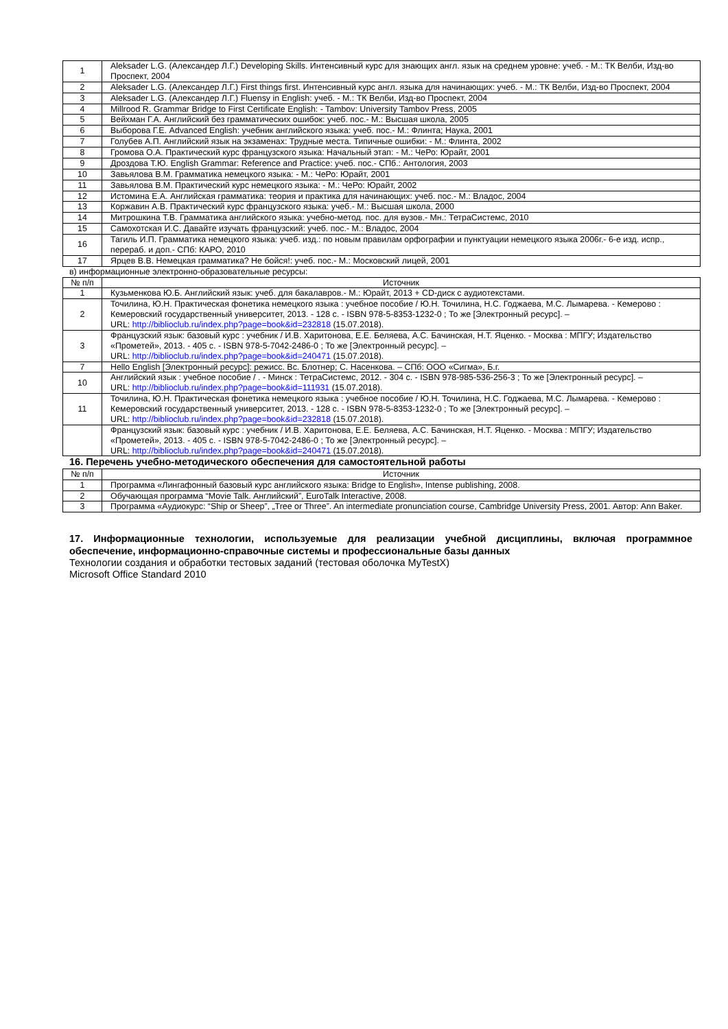| 1 | Aleksader L.G. (Александер Л.Г.) Developing Skills. Интенсивный курс для знающих англ. язык на среднем уровне: учеб. - М.: ТК Велби, Изд-во Проспект, 2004 |
| 2 | Aleksader L.G. (Александер Л.Г.) First things first. Интенсивный курс англ. языка для начинающих: учеб. - М.: ТК Велби, Изд-во Проспект, 2004 |
| 3 | Aleksader L.G. (Александер Л.Г.) Fluensy in English: учеб. - М.: ТК Велби, Изд-во Проспект, 2004 |
| 4 | Millrood R. Grammar Bridge to First Certificate English: - Tambov: University Tambov Press, 2005 |
| 5 | Вейхман Г.А. Английский без грамматических ошибок: учеб. пос.- М.: Высшая школа, 2005 |
| 6 | Выборова Г.Е. Advanced English: учебник английского языка: учеб. пос.- М.: Флинта; Наука, 2001 |
| 7 | Голубев А.П. Английский язык на экзаменах: Трудные места. Типичные ошибки: - М.: Флинта, 2002 |
| 8 | Громова О.А. Практический курс французского языка: Начальный этап: - М.: ЧеРо: Юрайт, 2001 |
| 9 | Дроздова Т.Ю. English Grammar: Reference and Practice: учеб. пос.- СПб.: Антология, 2003 |
| 10 | Завьялова В.М. Грамматика немецкого языка: - М.: ЧеРо: Юрайт, 2001 |
| 11 | Завьялова В.М. Практический курс немецкого языка: - М.: ЧеРо: Юрайт, 2002 |
| 12 | Истомина Е.А. Английская грамматика: теория и практика для начинающих: учеб. пос.- М.: Владос, 2004 |
| 13 | Коржавин А.В. Практический курс французского языка: учеб.- М.: Высшая школа, 2000 |
| 14 | Митрошкина Т.В. Грамматика английского языка: учебно-метод. пос. для вузов.- Мн.: ТетраСистемс, 2010 |
| 15 | Самохотская И.С. Давайте изучать французский: учеб. пос.- М.: Владос, 2004 |
| 16 | Тагиль И.П. Грамматика немецкого языка: учеб. изд.: по новым правилам орфографии и пунктуации немецкого языка 2006г.- 6-е изд. испр., перераб. и доп.- СПб: КАРО, 2010 |
| 17 | Ярцев В.В. Немецкая грамматика? Не бойся!: учеб. пос.- М.: Московский лицей, 2001 |
в) информационные электронно-образовательные ресурсы:
| № п/п | Источник |
| --- | --- |
| 1 | Кузьменкова Ю.Б. Английский язык: учеб. для бакалавров.- М.: Юрайт, 2013 + CD-диск с аудиотекстами. |
| 2 | Точилина, Ю.Н. Практическая фонетика немецкого языка : учебное пособие / Ю.Н. Точилина, Н.С. Годжаева, М.С. Лымарева. - Кемерово : Кемеровский государственный университет, 2013. - 128 с. - ISBN 978-5-8353-1232-0 ; То же [Электронный ресурс]. – URL: http://biblioclub.ru/index.php?page=book&id=232818 (15.07.2018). |
| 3 | Французский язык: базовый курс : учебник / И.В. Харитонова, Е.Е. Беляева, А.С. Бачинская, Н.Т. Яценко. - Москва : МПГУ; Издательство «Прометей», 2013. - 405 с. - ISBN 978-5-7042-2486-0 ; То же [Электронный ресурс]. – URL: http://biblioclub.ru/index.php?page=book&id=240471 (15.07.2018). |
| 7 | Hello English [Электронный ресурс]: режисс. Вс. Блотнер; С. Насенкова. – СПб: ООО «Сигма», Б.г. |
| 10 | Английский язык : учебное пособие / . - Минск : ТетраСистемс, 2012. - 304 с. - ISBN 978-985-536-256-3 ; То же [Электронный ресурс]. – URL: http://biblioclub.ru/index.php?page=book&id=111931 (15.07.2018). |
| 11 | Точилина, Ю.Н. Практическая фонетика немецкого языка : учебное пособие / Ю.Н. Точилина, Н.С. Годжаева, М.С. Лымарева. - Кемерово : Кемеровский государственный университет, 2013. - 128 с. - ISBN 978-5-8353-1232-0 ; То же [Электронный ресурс]. – URL: http://biblioclub.ru/index.php?page=book&id=232818 (15.07.2018). |
| | Французский язык: базовый курс : учебник / И.В. Харитонова, Е.Е. Беляева, А.С. Бачинская, Н.Т. Яценко. - Москва : МПГУ; Издательство «Прометей», 2013. - 405 с. - ISBN 978-5-7042-2486-0 ; То же [Электронный ресурс]. – URL: http://biblioclub.ru/index.php?page=book&id=240471 (15.07.2018). |
16. Перечень учебно-методического обеспечения для самостоятельной работы
| № п/п | Источник |
| --- | --- |
| 1 | Программа «Лингафонный базовый курс английского языка: Bridge to English», Intense publishing, 2008. |
| 2 | Обучающая программа “Movie Talk. Английский”, EuroTalk Interactive, 2008. |
| 3 | Программа «Аудиокурс: “Ship or Sheep”, „Tree or Three”. An intermediate pronunciation course, Cambridge University Press, 2001. Автор: Ann Baker. |
17. Информационные технологии, используемые для реализации учебной дисциплины, включая программное обеспечение, информационно-справочные системы и профессиональные базы данных
Технологии создания и обработки тестовых заданий (тестовая оболочка MyTestX)
Microsoft Office Standard 2010